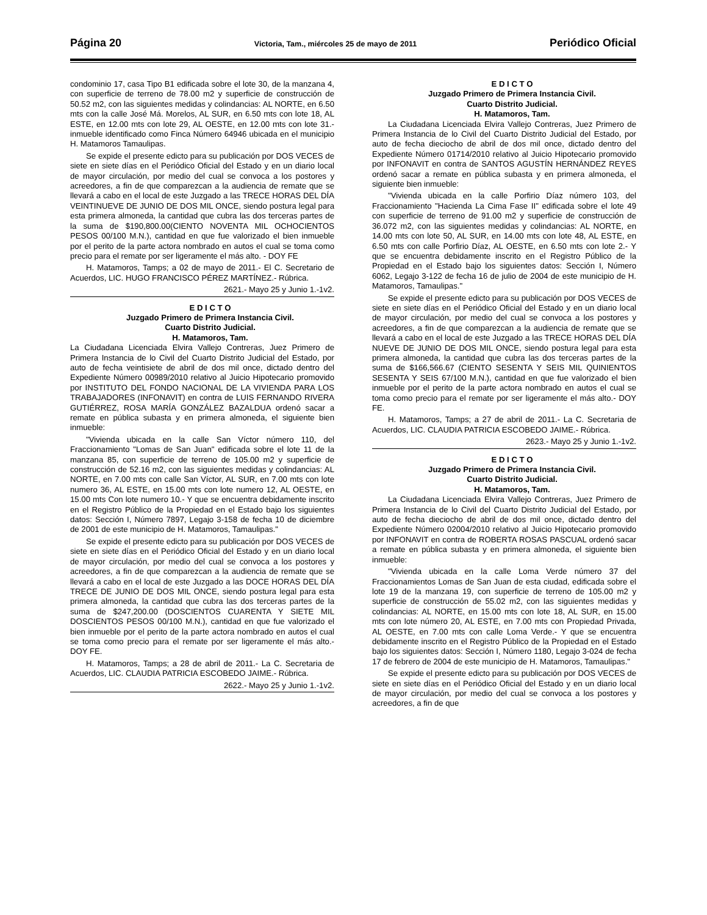Página 20 Victoria, Tam., miércoles 25 de mayo de 2011 Periódico Oficial
condominio 17, casa Tipo B1 edificada sobre el lote 30, de la manzana 4, con superficie de terreno de 78.00 m2 y superficie de construcción de 50.52 m2, con las siguientes medidas y colindancias: AL NORTE, en 6.50 mts con la calle José Má. Morelos, AL SUR, en 6.50 mts con lote 18, AL ESTE, en 12.00 mts con lote 29, AL OESTE, en 12.00 mts con lote 31.- inmueble identificado como Finca Número 64946 ubicada en el municipio H. Matamoros Tamaulipas.
Se expide el presente edicto para su publicación por DOS VECES de siete en siete días en el Periódico Oficial del Estado y en un diario local de mayor circulación, por medio del cual se convoca a los postores y acreedores, a fin de que comparezcan a la audiencia de remate que se llevará a cabo en el local de este Juzgado a las TRECE HORAS DEL DÍA VEINTINUEVE DE JUNIO DE DOS MIL ONCE, siendo postura legal para esta primera almoneda, la cantidad que cubra las dos terceras partes de la suma de $190,800.00(CIENTO NOVENTA MIL OCHOCIENTOS PESOS 00/100 M.N.), cantidad en que fue valorizado el bien inmueble por el perito de la parte actora nombrado en autos el cual se toma como precio para el remate por ser ligeramente el más alto. - DOY FE
H. Matamoros, Tamps; a 02 de mayo de 2011.- El C. Secretario de Acuerdos, LIC. HUGO FRANCISCO PÉREZ MARTÍNEZ.- Rúbrica.
2621.- Mayo 25 y Junio 1.-1v2.
E D I C T O
Juzgado Primero de Primera Instancia Civil.
Cuarto Distrito Judicial.
H. Matamoros, Tam.
La Ciudadana Licenciada Elvira Vallejo Contreras, Juez Primero de Primera Instancia de lo Civil del Cuarto Distrito Judicial del Estado, por auto de fecha veintisiete de abril de dos mil once, dictado dentro del Expediente Número 00989/2010 relativo al Juicio Hipotecario promovido por INSTITUTO DEL FONDO NACIONAL DE LA VIVIENDA PARA LOS TRABAJADORES (INFONAVIT) en contra de LUIS FERNANDO RIVERA GUTIÉRREZ, ROSA MARÍA GONZÁLEZ BAZALDUA ordenó sacar a remate en pública subasta y en primera almoneda, el siguiente bien inmueble:
"Vivienda ubicada en la calle San Víctor número 110, del Fraccionamiento "Lomas de San Juan" edificada sobre el lote 11 de la manzana 85, con superficie de terreno de 105.00 m2 y superficie de construcción de 52.16 m2, con las siguientes medidas y colindancias: AL NORTE, en 7.00 mts con calle San Víctor, AL SUR, en 7.00 mts con lote numero 36, AL ESTE, en 15.00 mts con lote numero 12, AL OESTE, en 15.00 mts Con lote numero 10.- Y que se encuentra debidamente inscrito en el Registro Público de la Propiedad en el Estado bajo los siguientes datos: Sección I, Número 7897, Legajo 3-158 de fecha 10 de diciembre de 2001 de este municipio de H. Matamoros, Tamaulipas."
Se expide el presente edicto para su publicación por DOS VECES de siete en siete días en el Periódico Oficial del Estado y en un diario local de mayor circulación, por medio del cual se convoca a los postores y acreedores, a fin de que comparezcan a la audiencia de remate que se llevará a cabo en el local de este Juzgado a las DOCE HORAS DEL DÍA TRECE DE JUNIO DE DOS MIL ONCE, siendo postura legal para esta primera almoneda, la cantidad que cubra las dos terceras partes de la suma de $247,200.00 (DOSCIENTOS CUARENTA Y SIETE MIL DOSCIENTOS PESOS 00/100 M.N.), cantidad en que fue valorizado el bien inmueble por el perito de la parte actora nombrado en autos el cual se toma como precio para el remate por ser ligeramente el más alto.- DOY FE.
H. Matamoros, Tamps; a 28 de abril de 2011.- La C. Secretaria de Acuerdos, LIC. CLAUDIA PATRICIA ESCOBEDO JAIME.- Rúbrica.
2622.- Mayo 25 y Junio 1.-1v2.
E D I C T O
Juzgado Primero de Primera Instancia Civil.
Cuarto Distrito Judicial.
H. Matamoros, Tam.
La Ciudadana Licenciada Elvira Vallejo Contreras, Juez Primero de Primera Instancia de lo Civil del Cuarto Distrito Judicial del Estado, por auto de fecha dieciocho de abril de dos mil once, dictado dentro del Expediente Número 01714/2010 relativo al Juicio Hipotecario promovido por INFONAVIT en contra de SANTOS AGUSTÍN HERNÁNDEZ REYES ordenó sacar a remate en pública subasta y en primera almoneda, el siguiente bien inmueble:
"Vivienda ubicada en la calle Porfirio Díaz número 103, del Fraccionamiento "Hacienda La Cima Fase II" edificada sobre el lote 49 con superficie de terreno de 91.00 m2 y superficie de construcción de 36.072 m2, con las siguientes medidas y colindancias: AL NORTE, en 14.00 mts con lote 50, AL SUR, en 14.00 mts con lote 48, AL ESTE, en 6.50 mts con calle Porfirio Díaz, AL OESTE, en 6.50 mts con lote 2.- Y que se encuentra debidamente inscrito en el Registro Público de la Propiedad en el Estado bajo los siguientes datos: Sección I, Número 6062, Legajo 3-122 de fecha 16 de julio de 2004 de este municipio de H. Matamoros, Tamaulipas."
Se expide el presente edicto para su publicación por DOS VECES de siete en siete días en el Periódico Oficial del Estado y en un diario local de mayor circulación, por medio del cual se convoca a los postores y acreedores, a fin de que comparezcan a la audiencia de remate que se llevará a cabo en el local de este Juzgado a las TRECE HORAS DEL DÍA NUEVE DE JUNIO DE DOS MIL ONCE, siendo postura legal para esta primera almoneda, la cantidad que cubra las dos terceras partes de la suma de $166,566.67 (CIENTO SESENTA Y SEIS MIL QUINIENTOS SESENTA Y SEIS 67/100 M.N.), cantidad en que fue valorizado el bien inmueble por el perito de la parte actora nombrado en autos el cual se toma como precio para el remate por ser ligeramente el más alto.- DOY FE.
H. Matamoros, Tamps; a 27 de abril de 2011.- La C. Secretaria de Acuerdos, LIC. CLAUDIA PATRICIA ESCOBEDO JAIME.- Rúbrica.
2623.- Mayo 25 y Junio 1.-1v2.
E D I C T O
Juzgado Primero de Primera Instancia Civil.
Cuarto Distrito Judicial.
H. Matamoros, Tam.
La Ciudadana Licenciada Elvira Vallejo Contreras, Juez Primero de Primera Instancia de lo Civil del Cuarto Distrito Judicial del Estado, por auto de fecha dieciocho de abril de dos mil once, dictado dentro del Expediente Número 02004/2010 relativo al Juicio Hipotecario promovido por INFONAVIT en contra de ROBERTA ROSAS PASCUAL ordenó sacar a remate en pública subasta y en primera almoneda, el siguiente bien inmueble:
"Vivienda ubicada en la calle Loma Verde número 37 del Fraccionamientos Lomas de San Juan de esta ciudad, edificada sobre el lote 19 de la manzana 19, con superficie de terreno de 105.00 m2 y superficie de construcción de 55.02 m2, con las siguientes medidas y colindancias: AL NORTE, en 15.00 mts con lote 18, AL SUR, en 15.00 mts con lote número 20, AL ESTE, en 7.00 mts con Propiedad Privada, AL OESTE, en 7.00 mts con calle Loma Verde.- Y que se encuentra debidamente inscrito en el Registro Público de la Propiedad en el Estado bajo los siguientes datos: Sección I, Número 1180, Legajo 3-024 de fecha 17 de febrero de 2004 de este municipio de H. Matamoros, Tamaulipas."
Se expide el presente edicto para su publicación por DOS VECES de siete en siete días en el Periódico Oficial del Estado y en un diario local de mayor circulación, por medio del cual se convoca a los postores y acreedores, a fin de que